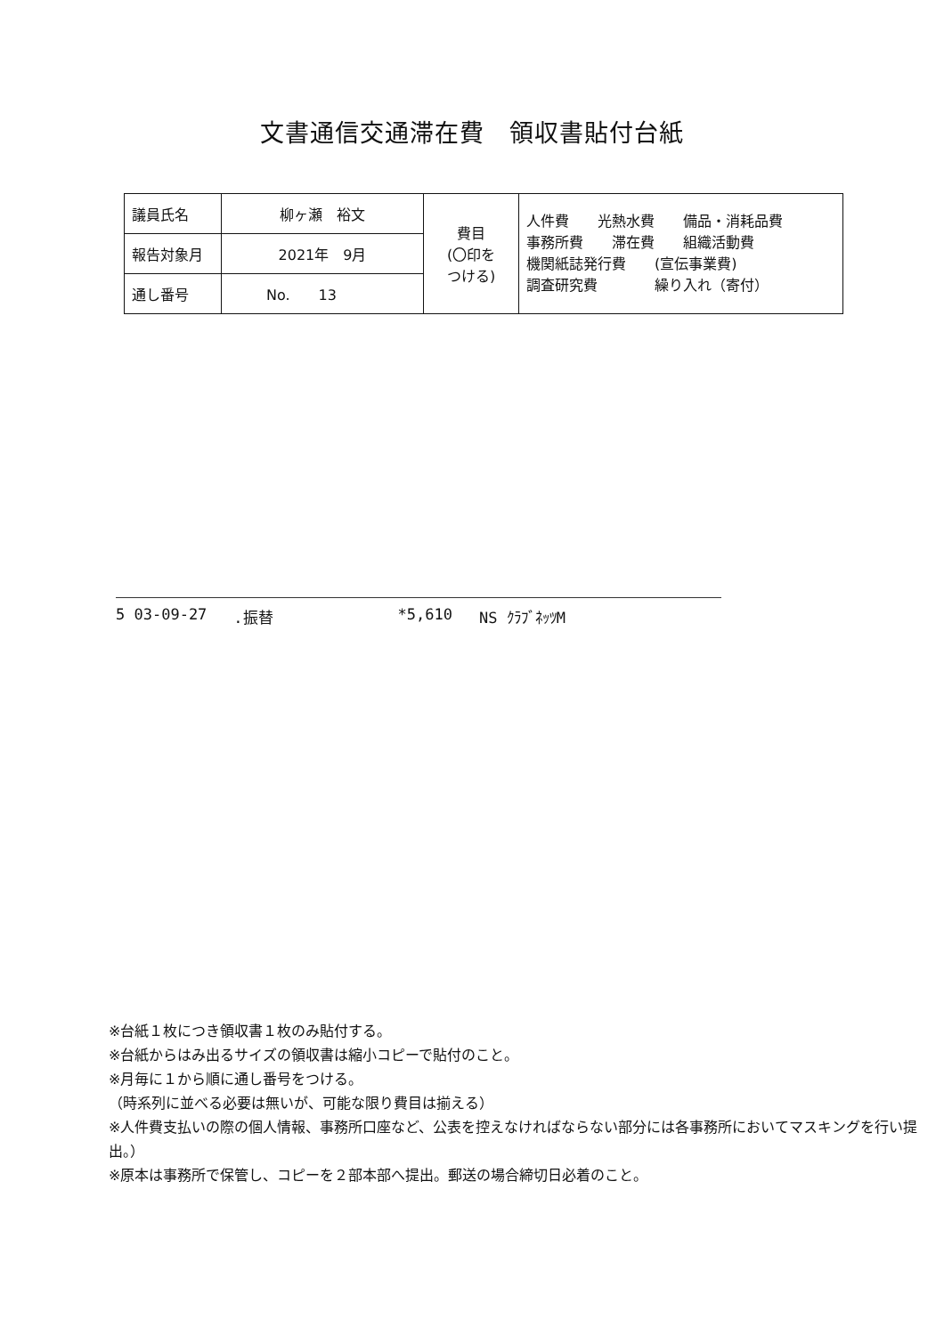文書通信交通滞在費　領収書貼付台紙
| 議員氏名 | 柳ヶ瀬 裕文 | 費目 (〇印を つける) | 人件費 光熱水費 備品・消耗品費 事務所費 滞在費 組織活動費 機関紙誌発行費 (宣伝事業費) 調査研究費 繰り入れ（寄付） |
| 報告対象月 | 2021年 9月 | | |
| 通し番号 | No. 13 | | |
5 03-09-27.振替 *5,610 NS ｸﾗﾌﾞﾈｯﾂM
※台紙１枚につき領収書１枚のみ貼付する。
※台紙からはみ出るサイズの領収書は縮小コピーで貼付のこと。
※月毎に１から順に通し番号をつける。
（時系列に並べる必要は無いが、可能な限り費目は揃える）
※人件費支払いの際の個人情報、事務所口座など、公表を控えなければならない部分には各事務所においてマスキングを行い提出。）
※原本は事務所で保管し、コピーを２部本部へ提出。郵送の場合締切日必着のこと。